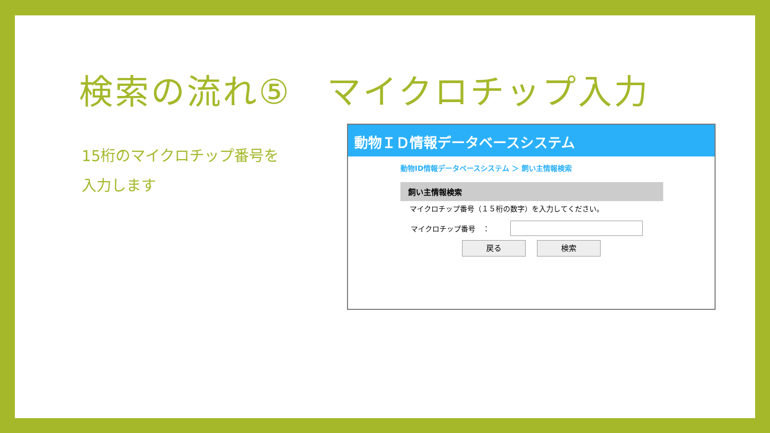検索の流れ⑤　マイクロチップ入力
15桁のマイクロチップ番号を
入力します
動物ＩＤ情報データベースシステム
動物ID情報データベースシステム ＞ 飼い主情報検索
飼い主情報検索
　マイクロチップ番号（１５桁の数字）を入力してください。
マイクロチップ番号　：
戻る 検索